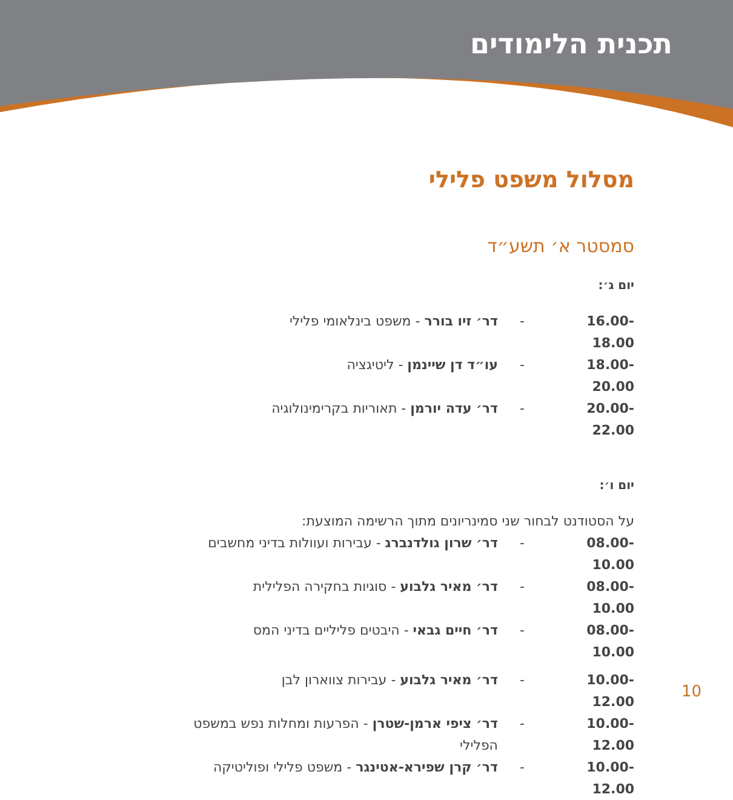תכנית הלימודים
מסלול משפט פלילי
סמסטר א׳ תשע״ד
יום ג׳:
16.00-18.00 - דר׳ זיו בורר - משפט בינלאומי פלילי
18.00-20.00 - עו״ד דן שיינמן - ליטיגציה
20.00-22.00 - דר׳ עדה יורמן - תאוריות בקרימינולוגיה
יום ו׳:
על הסטודנט לבחור שני סמינריונים מתוך הרשימה המוצעת:
08.00-10.00 - דר׳ שרון גולדנברג - עבירות ועוולות בדיני מחשבים
08.00-10.00 - דר׳ מאיר גלבוע - סוגיות בחקירה הפלילית
08.00-10.00 - דר׳ חיים גבאי - היבטים פליליים בדיני המס
10.00-12.00 - דר׳ מאיר גלבוע - עבירות צווארון לבן
10.00-12.00 - דר׳ ציפי ארמן-שטרן - הפרעות ומחלות נפש במשפט הפלילי
10.00-12.00 - דר׳ קרן שפירא-אטינגר - משפט פלילי ופוליטיקה
10